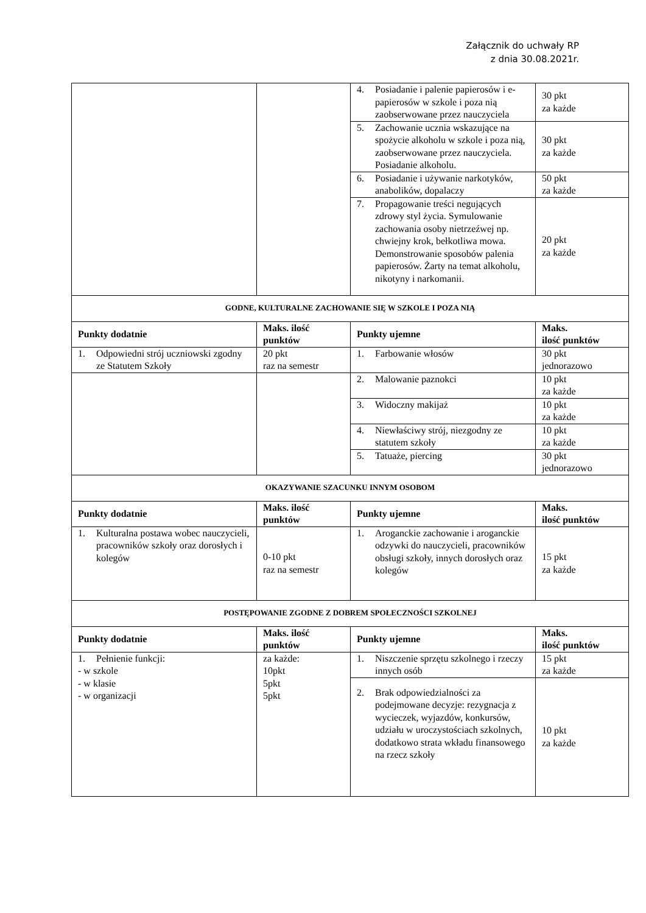Załącznik do uchwały RP
z dnia 30.08.2021r.
| | | 4. Posiadanie i palenie papierosów i e-papierosów w szkole i poza nią zaobserwowane przez nauczyciela | 30 pkt za każde |
| | | 5. Zachowanie ucznia wskazujące na spożycie alkoholu w szkole i poza nią, zaobserwowane przez nauczyciela. Posiadanie alkoholu. | 30 pkt za każde |
| | | 6. Posiadanie i używanie narkotyków, anabolików, dopalaczy | 50 pkt za każde |
| | | 7. Propagowanie treści negujących zdrowy styl życia. Symulowanie zachowania osoby nietrzeźwej np. chwiejny krok, bełkotliwa mowa. Demonstrowanie sposobów palenia papierosów. Żarty na temat alkoholu, nikotyny i narkomanii. | 20 pkt za każde |
| GODNE, KULTURALNE ZACHOWANIE SIĘ W SZKOLE I POZA NIĄ | | | |
| Punkty dodatnie | Maks. ilość punktów | Punkty ujemne | Maks. ilość punktów |
| 1. Odpowiedni strój uczniowski zgodny ze Statutem Szkoły | 20 pkt raz na semestr | 1. Farbowanie włosów | 30 pkt jednorazowo |
| | | 2. Malowanie paznokci | 10 pkt za każde |
| | | 3. Widoczny makijaż | 10 pkt za każde |
| | | 4. Niewłaściwy strój, niezgodny ze statutem szkoły | 10 pkt za każde |
| | | 5. Tatuaże, piercing | 30 pkt jednorazowo |
| OKAZYWANIE SZACUNKU INNYM OSOBOM | | | |
| Punkty dodatnie | Maks. ilość punktów | Punkty ujemne | Maks. ilość punktów |
| 1. Kulturalna postawa wobec nauczycieli, pracowników szkoły oraz dorosłych i kolegów | 0-10 pkt raz na semestr | 1. Aroganckie zachowanie i aroganckie odzywki do nauczycieli, pracowników obsługi szkoły, innych dorosłych oraz kolegów | 15 pkt za każde |
| POSTĘPOWANIE ZGODNE Z DOBREM SPOŁECZNOŚCI SZKOLNEJ | | | |
| Punkty dodatnie | Maks. ilość punktów | Punkty ujemne | Maks. ilość punktów |
| 1. Pełnienie funkcji: - w szkole - w klasie - w organizacji | za każde: 10pkt 5pkt 5pkt | 1. Niszczenie sprzętu szkolnego i rzeczy innych osób | 15 pkt za każde |
| | | 2. Brak odpowiedzialności za podejmowane decyzje: rezygnacja z wycieczek, wyjazdów, konkursów, udziału w uroczystościach szkolnych, dodatkowo strata wkładu finansowego na rzecz szkoły | 10 pkt za każde |